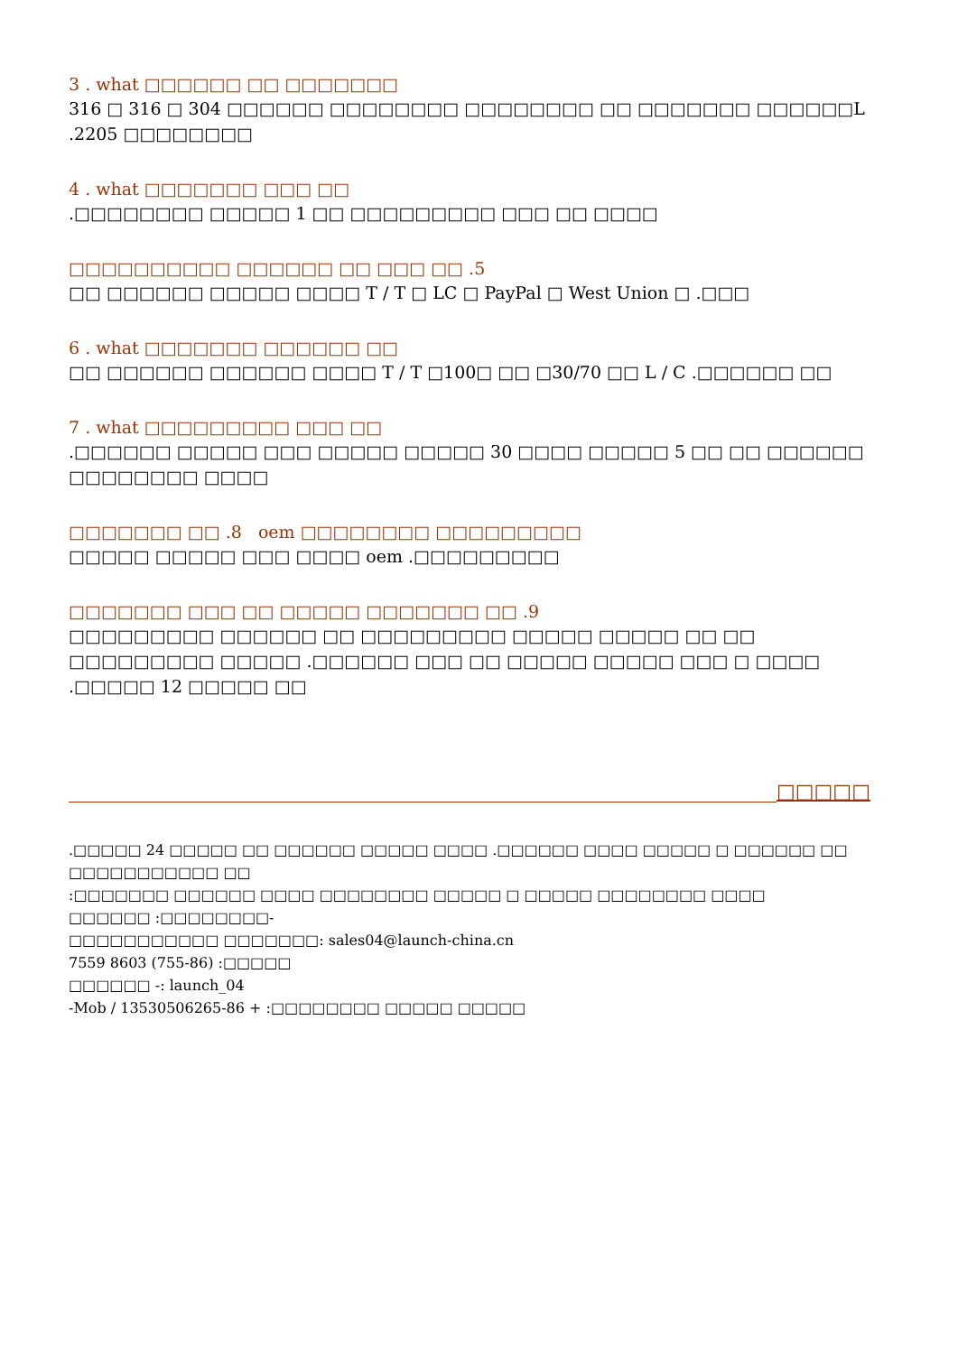3 . what □□□□□□ □□ □□□□□□□
316 □ 316 □ 304 □□□□□□ □□□□□□□□ □□□□□□□□ □□ □□□□□□□ □□□□□□L .2205 □□□□□□□□
4 . what □□□□□□□ □□□ □□
.□□□□□□□□ □□□□□ 1 □□ □□□□□□□□□ □□□ □□ □□□□
□□□□□□□□□□ □□□□□□ □□ □□□ □□ .5
□□ □□□□□□ □□□□□ □□□□ T / T □ LC □ PayPal □ West Union □ .□□□
6 . what □□□□□□□ □□□□□□ □□
□□ □□□□□□ □□□□□□ □□□□ T / T □100□ □□ □30/70 □□ L / C .□□□□□□ □□
7 . what □□□□□□□□□ □□□ □□
.□□□□□□ □□□□□ □□□ □□□□□ □□□□□ 30 □□□□ □□□□□ 5 □□ □□ □□□□□□ □□□□□□□□ □□□□
□□□□□□□ □□ .8 oem □□□□□□□□ □□□□□□□□□
□□□□□ □□□□□ □□□ □□□□ oem .□□□□□□□□□
□□□□□□□ □□□ □□ □□□□□ □□□□□□□ □□ .9
□□□□□□□□□ □□□□□□ □□ □□□□□□□□□ □□□□□ □□□□□ □□ □□ □□□□□□□□□ □□□□□ .□□□□□□ □□□ □□ □□□□□ □□□□□ □□□ □ □□□□
.□□□□□ 12 □□□□□ □□
□□□□□
.□□□□□ 24 □□□□□ □□ □□□□□□ □□□□□ □□□□ .□□□□□□ □□□□ □□□□□ □ □□□□□□ □□ □□□□□□□□□□□ □□
:□□□□□□□ □□□□□□ □□□□ □□□□□□□□ □□□□□ □ □□□□□ □□□□□□□□ □□□□
□□□□□□ :□□□□□□□□-
□□□□□□□□□□□ □□□□□□□: sales04@launch-china.cn
7559 8603 (755-86) :□□□□□
□□□□□□ -: launch_04
-Mob / 13530506265-86 + :□□□□□□□□ □□□□□ □□□□□